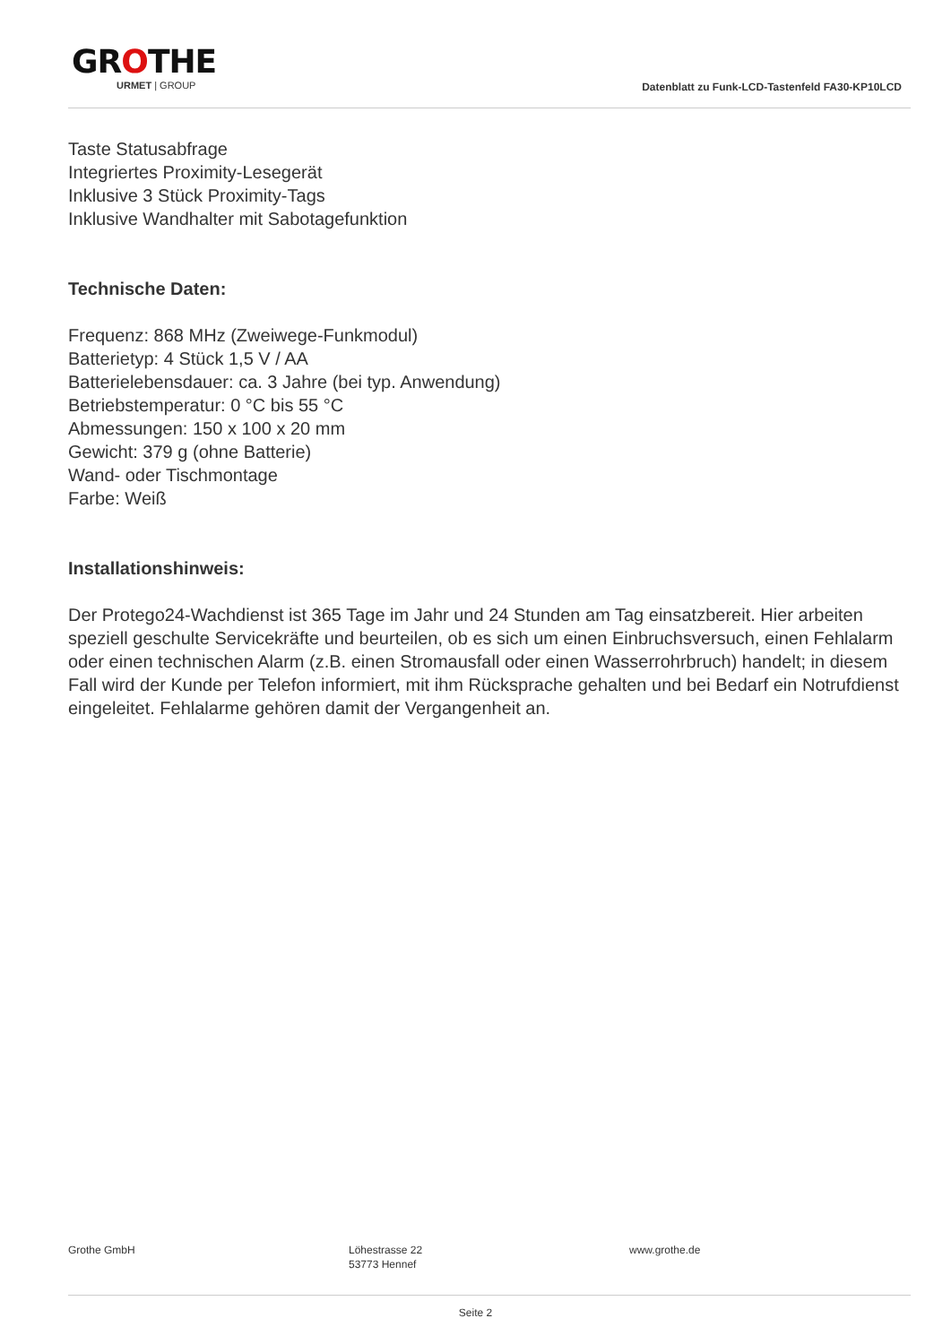GROTHE
URMET | GROUP
Datenblatt zu Funk-LCD-Tastenfeld FA30-KP10LCD
Taste Statusabfrage
Integriertes Proximity-Lesegerät
Inklusive 3 Stück Proximity-Tags
Inklusive Wandhalter mit Sabotagefunktion
Technische Daten:
Frequenz: 868 MHz (Zweiwege-Funkmodul)
Batterietyp: 4 Stück 1,5 V / AA
Batterielebensdauer: ca. 3 Jahre (bei typ. Anwendung)
Betriebstemperatur: 0 °C bis 55 °C
Abmessungen: 150 x 100 x 20 mm
Gewicht: 379 g (ohne Batterie)
Wand- oder Tischmontage
Farbe: Weiß
Installationshinweis:
Der Protego24-Wachdienst ist 365 Tage im Jahr und 24 Stunden am Tag einsatzbereit. Hier arbeiten speziell geschulte Servicekräfte und beurteilen, ob es sich um einen Einbruchsversuch, einen Fehlalarm oder einen technischen Alarm (z.B. einen Stromausfall oder einen Wasserrohrbruch) handelt; in diesem Fall wird der Kunde per Telefon informiert, mit ihm Rücksprache gehalten und bei Bedarf ein Notrufdienst eingeleitet. Fehlalarme gehören damit der Vergangenheit an.
Grothe GmbH Löhestrasse 22
53773 Hennef
www.grothe.de
Seite 2